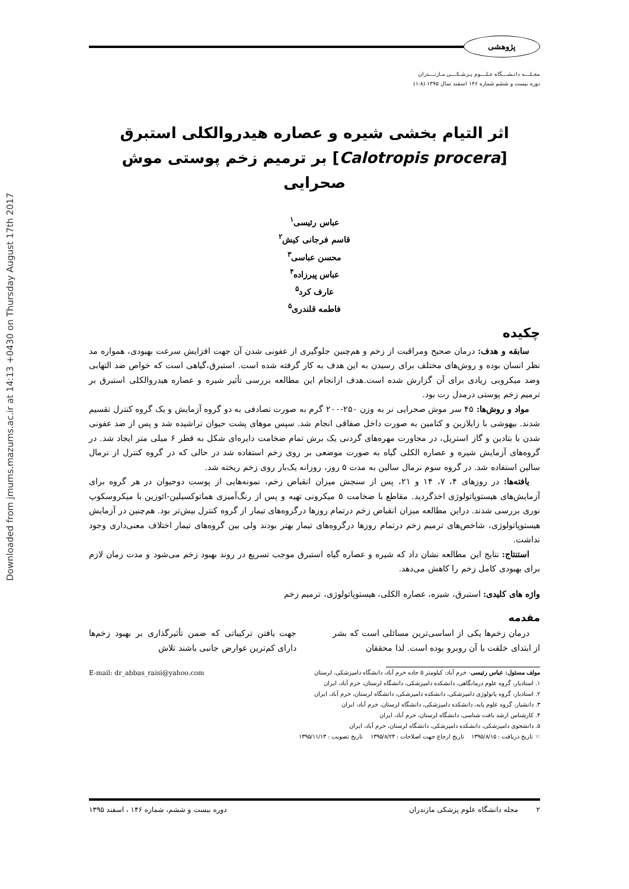Downloaded from jmums.mazums.ac.ir at 14:13 +0430 on Thursday August 17th 2017
پژوهشی
مجـلـــه دانـشـــگاه عـلـــوم پـزشـكـــی مـازنـــدران
دوره بیست و ششم شماره ۱۴۶ اسفند سال ۱۳۹۵ (۸-۱)
اثر التیام بخشی شیره و عصاره هیدروالکلی استبرق
[Calotropis procera] بر ترمیم زخم پوستی موش صحرایی
عباس رئیسی<sup>۱</sup>
قاسم فرجانی کیش<sup>۲</sup>
محسن عباسی<sup>۳</sup>
عباس پیرزاده<sup>۴</sup>
عارف کرد<sup>۵</sup>
فاطمه قلندری<sup>۵</sup>
چکیده
سابقه و هدف: درمان صحیح ومراقبت از زخم و هم‌چنین جلوگیری از عفونی شدن آن جهت افزایش سرعت بهبودی، همواره مد نظر انسان بوده و روش‌های مختلف برای رسیدن به این هدف به کار گرفته شده است. استبرق،گیاهی است که خواص ضد التهابی وضد میکروبی زیادی برای آن گزارش شده است.هدف ازانجام این مطالعه بررسی تأثیر شیره و عصاره هیدروالکلی استبرق بر ترمیم زخم پوستی درمدل رت بود.
مواد و روش‌ها: ۴۵ سر موش صحرایی نر به وزن ۲۵۰-۲۰۰ گرم به صورت تصادفی به دو گروه آزمایش و یک گروه کنترل تقسیم شدند. بیهوشی با زایلازین و کتامین به صورت داخل صفاقی انجام شد. سپس موهای پشت حیوان تراشیده شد و پس از ضد عفونی شدن با بتادین و گاز استریل، در مجاورت مهره‌های گردنی یک برش تمام ضخامت دایره‌ای شکل به قطر ۶ میلی متر ایجاد شد. در گروه‌های آزمایش شیره و عصاره الکلی گیاه به صورت موضعی بر روی زخم استفاده شد در حالی که در گروه کنترل از نرمال سالین استفاده شد. در گروه سوم نرمال سالین به مدت ۵ روز، روزانه یک‌بار روی زخم ریخته شد.
یافته‌ها: در روزهای ۴، ۷، ۱۴ و ۲۱، پس از سنجش میزان انقباض زخم، نمونه‌هایی از پوست دوحیوان در هر گروه برای آزمایش‌های هیستوپاتولوژی اخذگردید. مقاطع با ضخامت ۵ میکرونی تهیه و پس از رنگ‌آمیزی هماتوکسیلین-ائوزین با میکروسکوپ نوری بررسی شدند. دراین مطالعه میزان انقباض زخم درتمام روزها درگروه‌های تیمار از گروه کنترل بیش‌تر بود. هم‌چنین در آزمایش هیستوپاتولوژی، شاخص‌های ترمیم زخم درتمام روزها درگروه‌های تیمار بهتر بودند ولی بین گروه‌های تیمار اختلاف معنی‌داری وجود نداشت.
استنتاج: نتایج این مطالعه نشان داد که شیره و عصاره گیاه استبرق موجب تسریع در روند بهبود زخم می‌شود و مدت زمان لازم برای بهبودی کامل زخم را کاهش می‌دهد.
واژه های کلیدی: استبرق، شیره، عصاره الکلی، هیستوپاتولوژی، ترمیم زخم
مقدمه
درمان زخم‌ها یکی از اساسی‌ترین مسائلی است که بشر از ابتدای خلقت با آن روبرو بوده است. لذا محققان
جهت یافتن ترکیباتی که ضمن تأثیرگذاری بر بهبود زخم‌ها دارای کم‌ترین عوارض جانبی باشند تلاش
مولف مسئول: عباس رئیسی- خرم آباد: کیلومتر ۵ جاده خرم آباد، دانشگاه دامپزشکی، لرستان
۱. استادیار، گروه علوم درمانگاهی، دانشکده دامپزشکی، دانشگاه لرستان، خرم آباد، ایران
۲. استادیار، گروه پاتولوژی دامپزشکی، دانشکده دامپزشکی، دانشگاه لرستان، خرم آباد، ایران
۳. دانشیار، گروه علوم پایه، دانشکده دامپزشکی، دانشگاه لرستان، خرم آباد، ایران
۴. کارشناس ارشد بافت شناسی، دانشگاه لرستان، خرم آباد، ایران
۵. دانشجوی دامپزشکی، دانشکده دامپزشکی، دانشگاه لرستان، خرم آباد، ایران
☜ تاریخ دریافت : ۱۳۹۵/۸/۱۵ تاریخ ارجاع جهت اصلاحات : ۱۳۹۵/۸/۲۴ تاریخ تصویب : ۱۳۹۵/۱۱/۱۳
E-mail: dr_abbas_raisi@yahoo.com
۲ مجله دانشگاه علوم پزشکی مازندران دوره بیست و ششم، شماره ۱۴۶ ، اسفند ۱۳۹۵